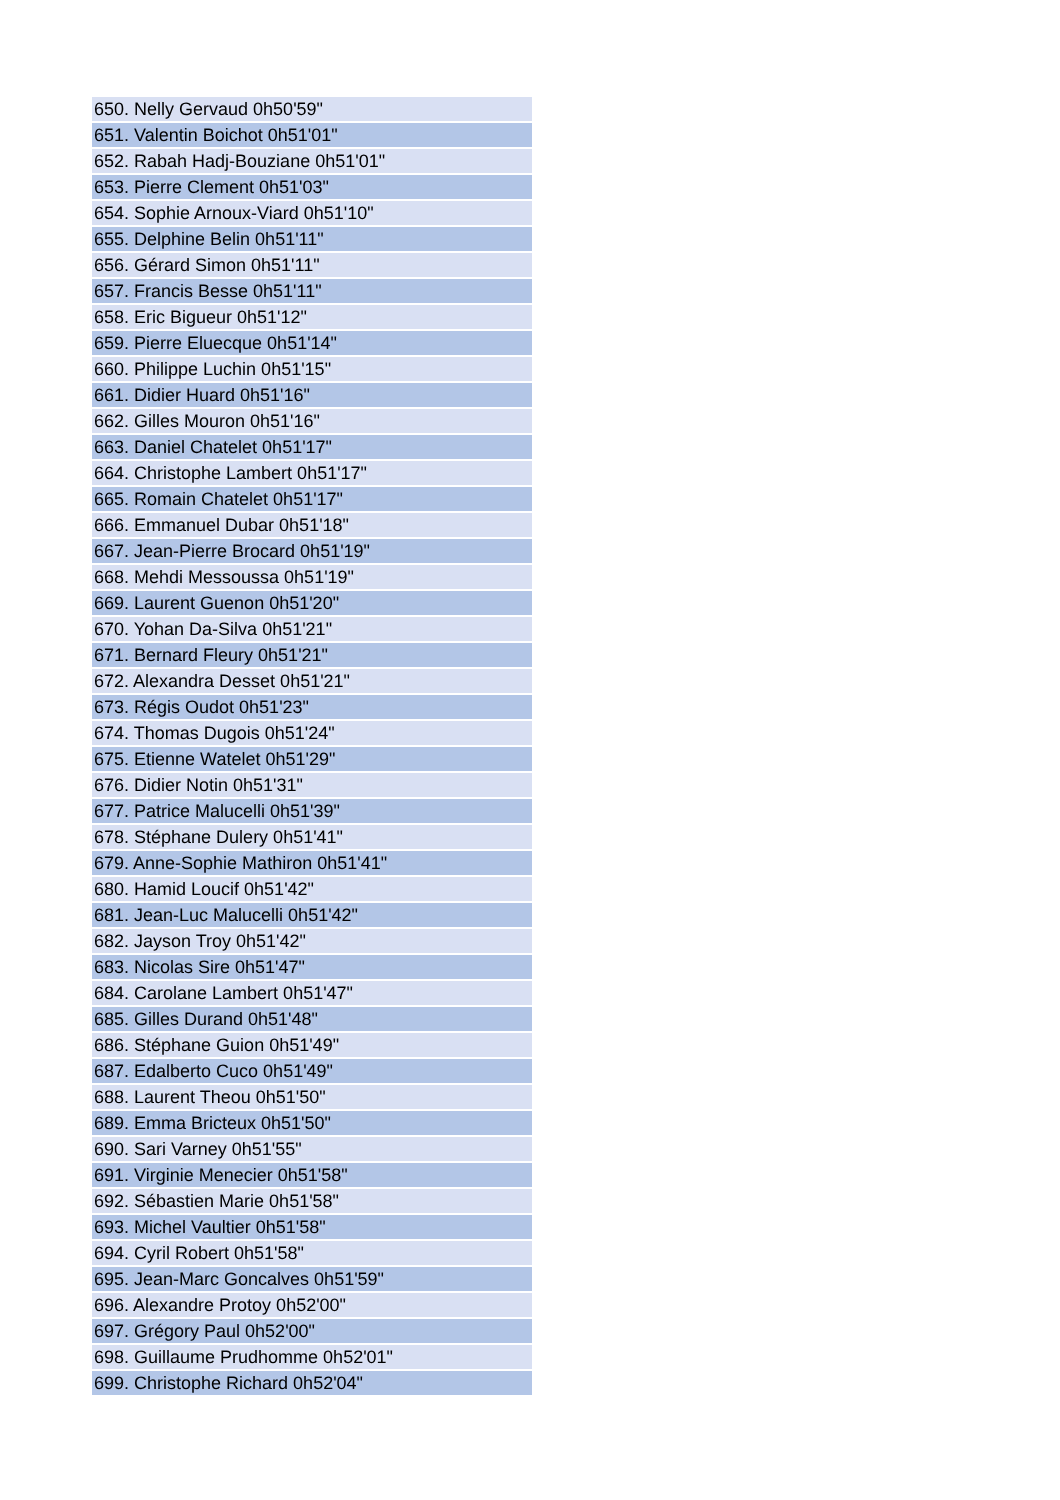| 650. Nelly Gervaud 0h50'59" |
| 651. Valentin Boichot 0h51'01" |
| 652. Rabah Hadj-Bouziane 0h51'01" |
| 653. Pierre Clement 0h51'03" |
| 654. Sophie Arnoux-Viard 0h51'10" |
| 655. Delphine Belin 0h51'11" |
| 656. Gérard Simon 0h51'11" |
| 657. Francis Besse 0h51'11" |
| 658. Eric Bigueur 0h51'12" |
| 659. Pierre Eluecque 0h51'14" |
| 660. Philippe Luchin 0h51'15" |
| 661. Didier Huard 0h51'16" |
| 662. Gilles Mouron 0h51'16" |
| 663. Daniel Chatelet 0h51'17" |
| 664. Christophe Lambert 0h51'17" |
| 665. Romain Chatelet 0h51'17" |
| 666. Emmanuel Dubar 0h51'18" |
| 667. Jean-Pierre Brocard 0h51'19" |
| 668. Mehdi Messoussa 0h51'19" |
| 669. Laurent Guenon 0h51'20" |
| 670. Yohan Da-Silva 0h51'21" |
| 671. Bernard Fleury 0h51'21" |
| 672. Alexandra Desset 0h51'21" |
| 673. Régis Oudot 0h51'23" |
| 674. Thomas Dugois 0h51'24" |
| 675. Etienne Watelet 0h51'29" |
| 676. Didier Notin 0h51'31" |
| 677. Patrice Malucelli 0h51'39" |
| 678. Stéphane Dulery 0h51'41" |
| 679. Anne-Sophie Mathiron 0h51'41" |
| 680. Hamid Loucif 0h51'42" |
| 681. Jean-Luc Malucelli 0h51'42" |
| 682. Jayson Troy 0h51'42" |
| 683. Nicolas Sire 0h51'47" |
| 684. Carolane Lambert 0h51'47" |
| 685. Gilles Durand 0h51'48" |
| 686. Stéphane Guion 0h51'49" |
| 687. Edalberto Cuco 0h51'49" |
| 688. Laurent Theou 0h51'50" |
| 689. Emma Bricteux 0h51'50" |
| 690. Sari Varney 0h51'55" |
| 691. Virginie Menecier 0h51'58" |
| 692. Sébastien Marie 0h51'58" |
| 693. Michel Vaultier 0h51'58" |
| 694. Cyril Robert 0h51'58" |
| 695. Jean-Marc Goncalves 0h51'59" |
| 696. Alexandre Protoy 0h52'00" |
| 697. Grégory Paul 0h52'00" |
| 698. Guillaume Prudhomme 0h52'01" |
| 699. Christophe Richard 0h52'04" |